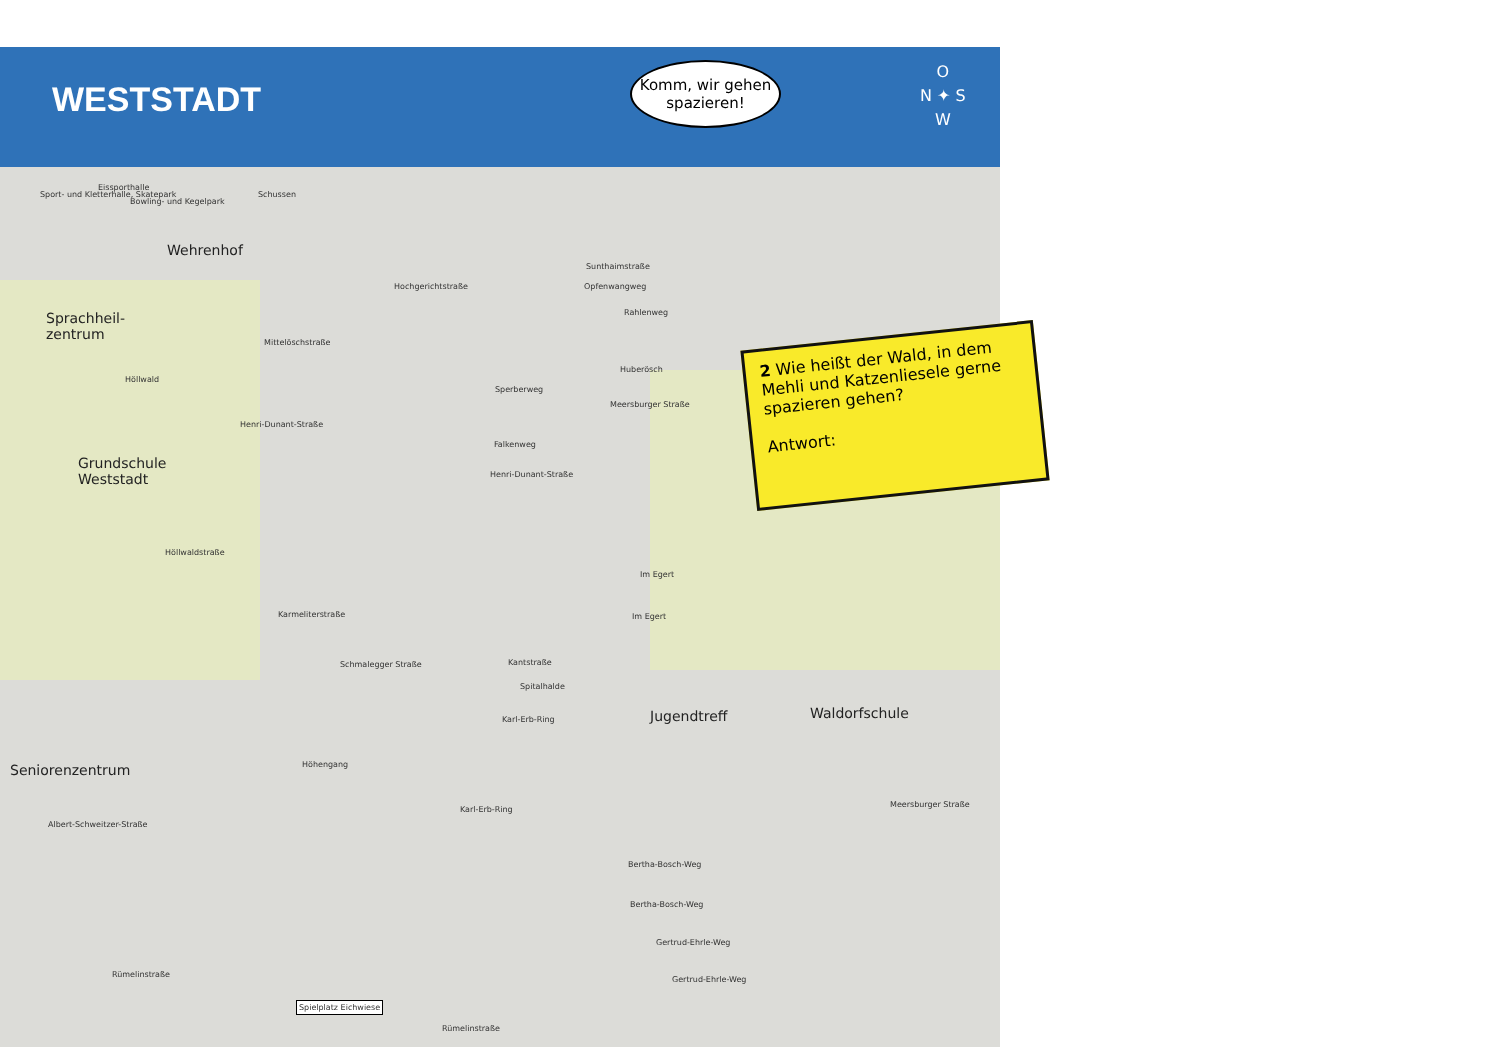WESTSTADT
Komm, wir gehen spazieren!
O
N ✦ S
W
2 Wie heißt der Wald, in dem Mehli und Katzenliesele gerne spazieren gehen?
Antwort:
Sport- und Kletterhalle, Skatepark
Eissporthalle
Bowling- und Kegelpark
Schussen
Wehrenhof
Sprachheil-
zentrum
Höllwald
Grundschule
Weststadt
Hochgerichtstraße
Mittelöschstraße
Sunthaimstraße
Opfenwangweg
Rahlenweg
Huberösch
Sperberweg
Falkenweg
Henri-Dunant-Straße
Henri-Dunant-Straße
Höllwaldstraße
Karmeliterstraße
Schmalegger Straße Kantstraße
Spitalhalde
Karl-Erb-Ring
Karl-Erb-Ring
Höhengang
Jugendtreff Waldorfschule
Seniorenzentrum
Albert-Schweitzer-Straße
Bertha-Bosch-Weg
Bertha-Bosch-Weg
Gertrud-Ehrle-Weg
Gertrud-Ehrle-Weg
Rümelinstraße
Rümelinstraße
Spielplatz Eichwiese
Meersburger Straße
Meersburger Straße
Im Egert
Im Egert